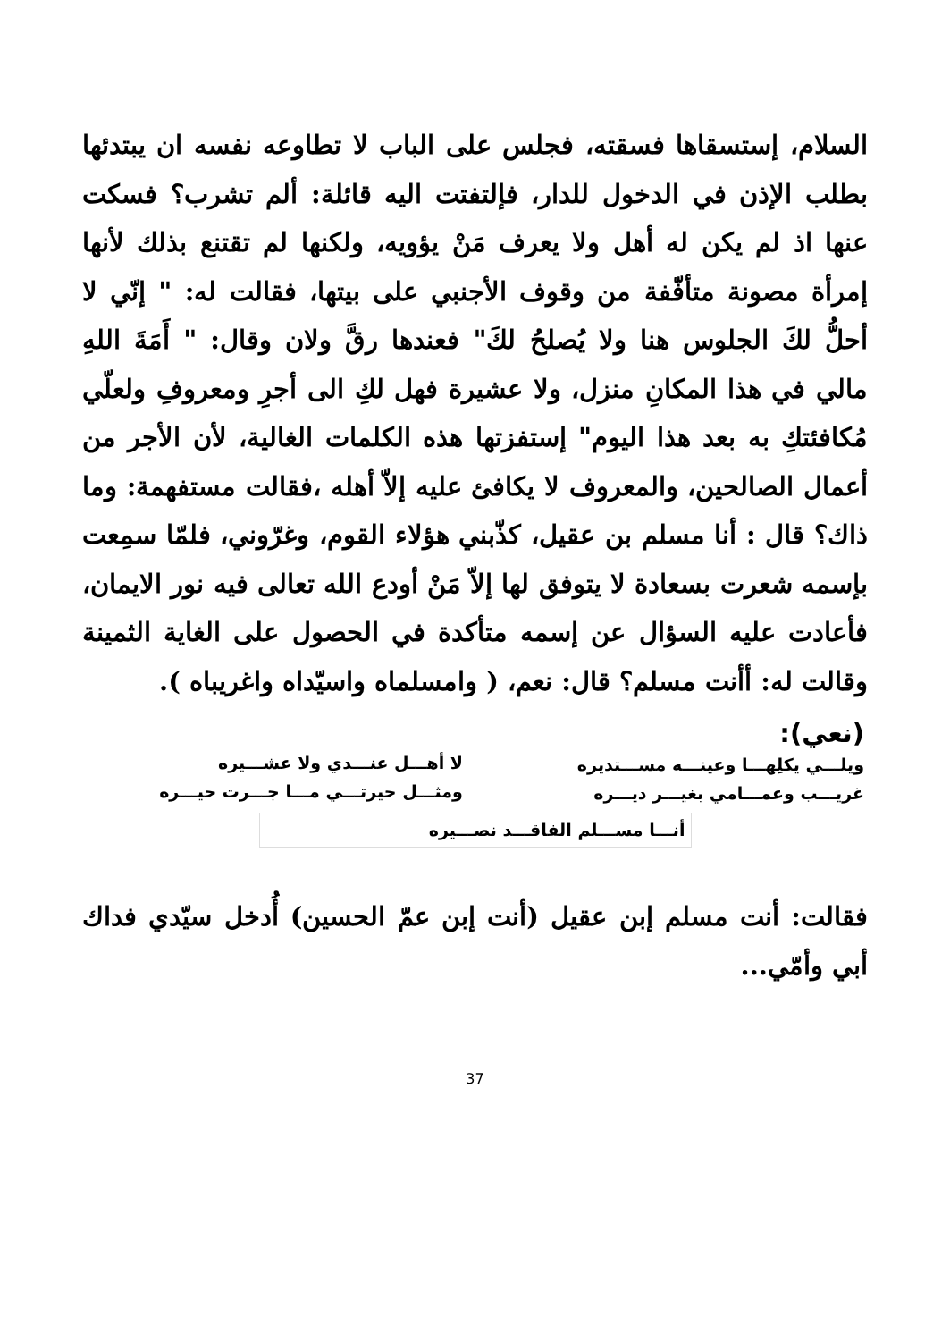السلام، إستسقاها فسقته، فجلس على الباب لا تطاوعه نفسه ان يبتدئها بطلب الإذن في الدخول للدار، فإلتفتت اليه قائلة: ألم تشرب؟ فسكت عنها اذ لم يكن له أهل ولا يعرف مَنْ يؤويه، ولكنها لم تقتنع بذلك لأنها إمرأة مصونة متأفّفة من وقوف الأجنبي على بيتها، فقالت له: " إنّي لا أحلُّ لكَ الجلوس هنا ولا يُصلحُ لكَ" فعندها رقَّ ولان وقال: " أَمَةَ اللهِ مالي في هذا المكانِ منزل، ولا عشيرة فهل لكِ الى أجرِ ومعروفِ ولعلّي مُكافئتكِ به بعد هذا اليوم" إستفزتها هذه الكلمات الغالية، لأن الأجر من أعمال الصالحين، والمعروف لا يكافئ عليه إلاّ أهله ،فقالت مستفهمة: وما ذاك؟ قال : أنا مسلم بن عقيل، كذّبني هؤلاء القوم، وغرّوني، فلمّا سمِعت بإسمه شعرت بسعادة لا يتوفق لها إلاّ مَنْ أودع الله تعالى فيه نور الايمان، فأعادت عليه السؤال عن إسمه متأكدة في الحصول على الغاية الثمينة وقالت له: أأنت مسلم؟ قال: نعم، ( وامسلماه واسيّداه واغريباه ).
(نعي):
ويلـــي يكلِهـــا وعينـــه مســـتديره
غريـــب وعمـــامي بغيـــر ديـــره
لا أهـــل عنـــدي ولا عشـــيره
ومثـــل حيرتـــي مـــا جـــرت حيـــره
أنـــا مســـلم الفاقـــد نصـــيره
فقالت: أنت مسلم إبن عقيل (أنت إبن عمّ الحسين) أُدخل سيّدي فداك أبي وأمّي...
37